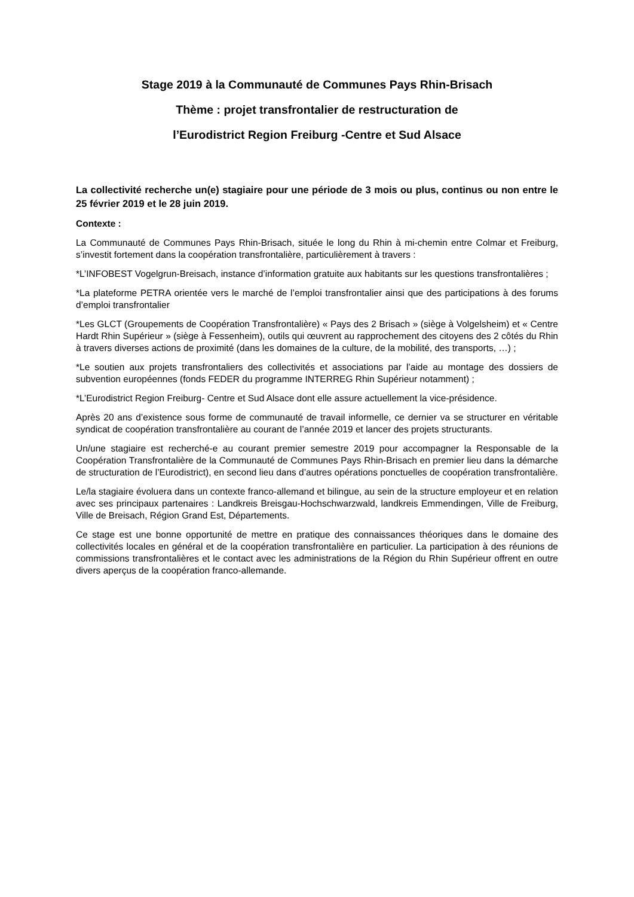Stage 2019 à la Communauté de Communes Pays Rhin-Brisach
Thème : projet transfrontalier de restructuration de
l’Eurodistrict Region Freiburg -Centre et Sud Alsace
La collectivité recherche un(e) stagiaire pour une période de 3 mois ou plus, continus ou non entre le 25 février 2019 et le 28 juin 2019.
Contexte :
La Communauté de Communes Pays Rhin-Brisach, située le long du Rhin à mi-chemin entre Colmar et Freiburg, s’investit fortement dans la coopération transfrontalière, particulièrement à travers :
*L’INFOBEST Vogelgrun-Breisach, instance d’information gratuite aux habitants sur les questions transfrontalières ;
*La plateforme PETRA orientée vers le marché de l’emploi transfrontalier ainsi que des participations à des forums d’emploi transfrontalier
*Les GLCT (Groupements de Coopération Transfrontalière) « Pays des 2 Brisach » (siège à Volgelsheim) et « Centre Hardt Rhin Supérieur » (siège à Fessenheim), outils qui œuvrent au rapprochement des citoyens des 2 côtés du Rhin à travers diverses actions de proximité (dans les domaines de la culture, de la mobilité, des transports, …) ;
*Le soutien aux projets transfrontaliers des collectivités et associations par l’aide au montage des dossiers de subvention européennes (fonds FEDER du programme INTERREG Rhin Supérieur notamment) ;
*L’Eurodistrict Region Freiburg- Centre et Sud Alsace dont elle assure actuellement la vice-présidence.
Après 20 ans d’existence sous forme de communauté de travail informelle, ce dernier va se structurer en véritable syndicat de coopération transfrontalière au courant de l’année 2019 et lancer des projets structurants.
Un/une stagiaire est recherché-e au courant premier semestre 2019 pour accompagner la Responsable de la Coopération Transfrontalière de la Communauté de Communes Pays Rhin-Brisach en premier lieu dans la démarche de structuration de l’Eurodistrict), en second lieu dans d’autres opérations ponctuelles de coopération transfrontalière.
Le/la stagiaire évoluera dans un contexte franco-allemand et bilingue, au sein de la structure employeur et en relation avec ses principaux partenaires : Landkreis Breisgau-Hochschwarzwald, landkreis Emmendingen, Ville de Freiburg, Ville de Breisach, Région Grand Est, Départements.
Ce stage est une bonne opportunité de mettre en pratique des connaissances théoriques dans le domaine des collectivités locales en général et de la coopération transfrontalière en particulier. La participation à des réunions de commissions transfrontalières et le contact avec les administrations de la Région du Rhin Supérieur offrent en outre divers aperçus de la coopération franco-allemande.